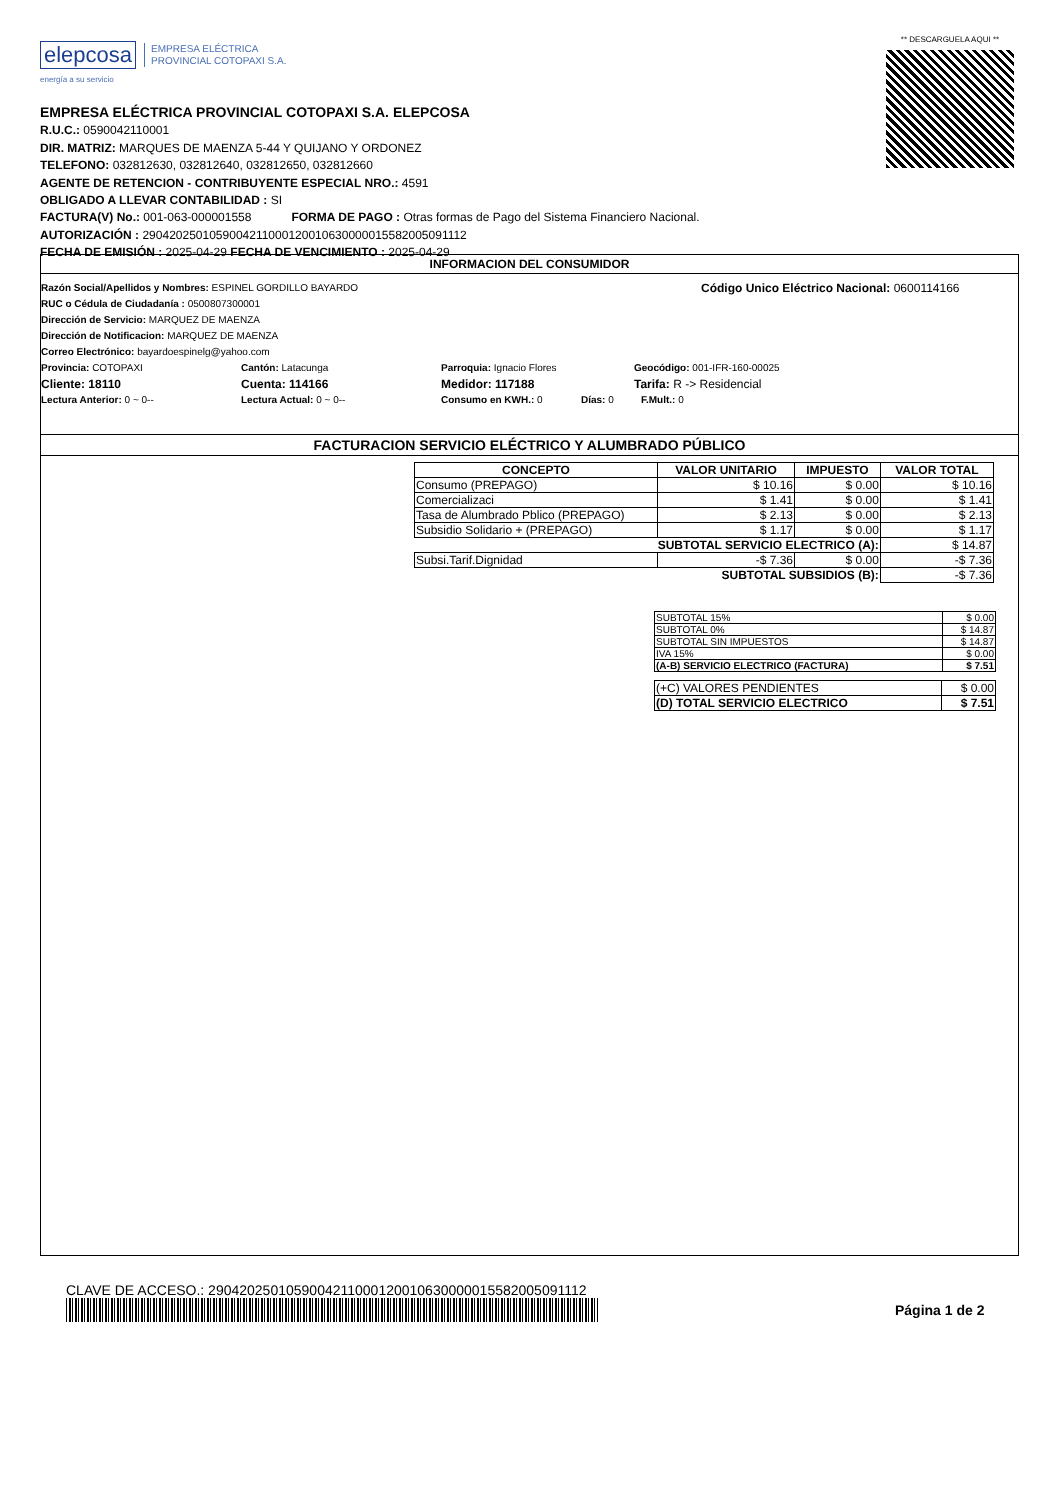elepcosa EMPRESA ELÉCTRICA
PROVINCIAL COTOPAXI S.A.
energía a su servicio
EMPRESA ELÉCTRICA PROVINCIAL COTOPAXI S.A. ELEPCOSA
R.U.C.: 0590042110001
DIR. MATRIZ: MARQUES DE MAENZA 5-44 Y QUIJANO Y ORDONEZ
TELEFONO: 032812630, 032812640, 032812650, 032812660
AGENTE DE RETENCION - CONTRIBUYENTE ESPECIAL NRO.: 4591
OBLIGADO A LLEVAR CONTABILIDAD : SI
FACTURA(V) No.: 001-063-000001558 FORMA DE PAGO : Otras formas de Pago del Sistema Financiero Nacional.
AUTORIZACIÓN : 2904202501059004211000120010630000015582005091112
FECHA DE EMISIÓN : 2025-04-29 FECHA DE VENCIMIENTO : 2025-04-29
** DESCARGUELA AQUI **
INFORMACION DEL CONSUMIDOR
Razón Social/Apellidos y Nombres: ESPINEL GORDILLO BAYARDO Código Unico Eléctrico Nacional: 0600114166
RUC o Cédula de Ciudadanía : 0500807300001
Dirección de Servicio: MARQUEZ DE MAENZA
Dirección de Notificacion: MARQUEZ DE MAENZA
Correo Electrónico: bayardoespinelg@yahoo.com
Provincia: COTOPAXI Cantón: Latacunga Parroquia: Ignacio Flores Geocódigo: 001-IFR-160-00025
Cliente: 18110 Cuenta: 114166 Medidor: 117188 Tarifa: R -> Residencial
Lectura Anterior: 0 ~ 0-- Lectura Actual: 0 ~ 0-- Consumo en KWH.: 0 Días: 0 F.Mult.: 0
FACTURACION SERVICIO ELÉCTRICO Y ALUMBRADO PÚBLICO
| CONCEPTO | VALOR UNITARIO | IMPUESTO | VALOR TOTAL |
| --- | --- | --- | --- |
| Consumo (PREPAGO) | $ 10.16 | $ 0.00 | $ 10.16 |
| Comercializaci | $ 1.41 | $ 0.00 | $ 1.41 |
| Tasa de Alumbrado Pblico (PREPAGO) | $ 2.13 | $ 0.00 | $ 2.13 |
| Subsidio Solidario + (PREPAGO) | $ 1.17 | $ 0.00 | $ 1.17 |
| SUBTOTAL SERVICIO ELECTRICO (A): | | | $ 14.87 |
| Subsi.Tarif.Dignidad | -$ 7.36 | $ 0.00 | -$ 7.36 |
| SUBTOTAL SUBSIDIOS (B): | | | -$ 7.36 |
| SUBTOTAL 15% | $ 0.00 |
| SUBTOTAL 0% | $ 14.87 |
| SUBTOTAL SIN IMPUESTOS | $ 14.87 |
| IVA 15% | $ 0.00 |
| (A-B) SERVICIO ELECTRICO (FACTURA) | $ 7.51 |
| (+C) VALORES PENDIENTES | $ 0.00 |
| (D) TOTAL SERVICIO ELECTRICO | $ 7.51 |
CLAVE DE ACCESO.: 2904202501059004211000120010630000015582005091112
Página 1 de 2